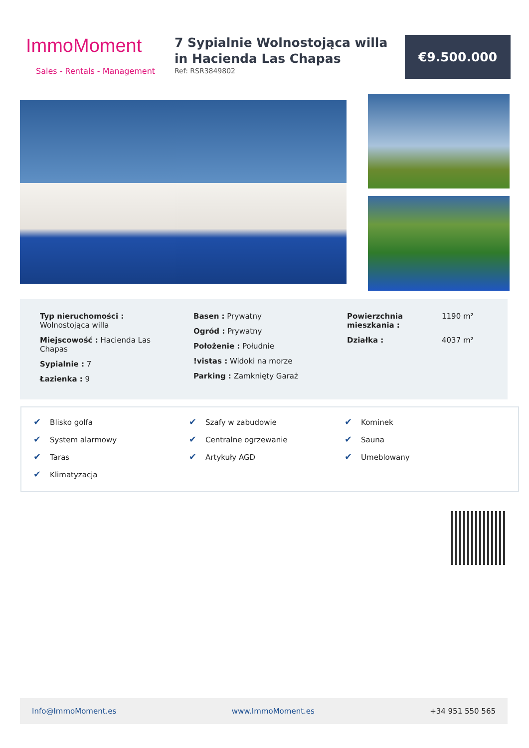ImmoMoment
Sales - Rentals - Management
7 Sypialnie Wolnostojąca willa in Hacienda Las Chapas
Ref: RSR3849802
€9.500.000
Typ nieruchomości : Wolnostojąca willa
Miejscowość : Hacienda Las Chapas
Sypialnie : 7
Łazienka : 9
Basen : Prywatny
Ogród : Prywatny
Położenie : Południe
!vistas : Widoki na morze
Parking : Zamknięty Garaż
| Powierzchnia mieszkania : | 1190 m² |
| Działka : | 4037 m² |
✔ Blisko golfa
✔ System alarmowy
✔ Taras
✔ Klimatyzacja
✔ Szafy w zabudowie
✔ Centralne ogrzewanie
✔ Artykuły AGD
✔ Kominek
✔ Sauna
✔ Umeblowany
Info@ImmoMoment.es www.ImmoMoment.es +34 951 550 565